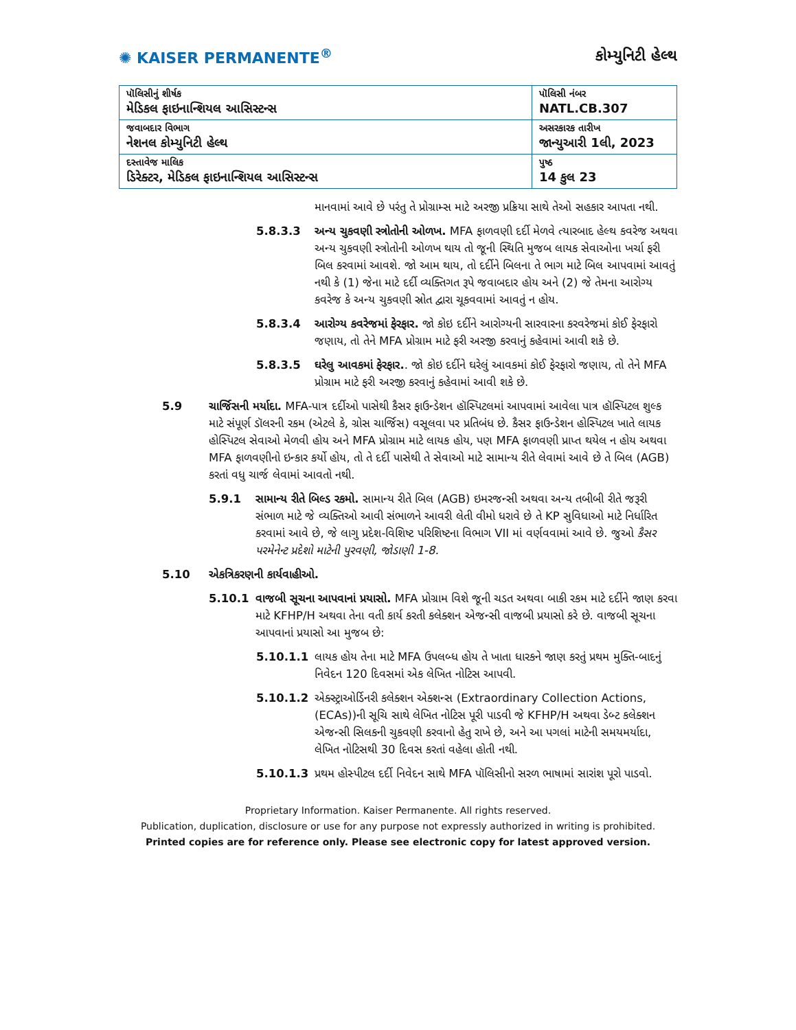✺ KAISER PERMANENTE<sup>®</sup> કોમ્યુનિટી હેલ્થ
| પૉલિસીનું શીર્ષક મેડિકલ ફાઇનાન્શિયલ આસિસ્ટન્સ | પૉલિસી નંબર NATL.CB.307 |
| જવાબદાર વિભાગ નેશનલ કોમ્યુનિટી હેલ્થ | અસરકારક તારીખ જાન્યુઆરી 1લી, 2023 |
| દસ્તાવેજ માલિક ડિરેક્ટર, મેડિકલ ફાઇનાન્શિયલ આસિસ્ટન્સ | પુષ્ઠ 14 કુલ 23 |
માનવામાં આવે છે પરંતુ તે પ્રોગ્રામ્સ માટે અરજી પ્રક્રિયા સાથે તેઓ સહકાર આપતા નથી.
5.8.3.3 અન્ય ચુકવણી સ્ત્રોતોની ઓળખ. MFA ફાળવણી દર્દી મેળવે ત્યારબાદ હેલ્થ કવરેજ અથવા અન્ય ચુકવણી સ્ત્રોતોની ઓળખ થાય તો જૂની સ્થિતિ મુજબ લાયક સેવાઓના ખર્ચા ફરી બિલ કરવામાં આવશે. જો આમ થાય, તો દર્દીને બિલના તે ભાગ માટે બિલ આપવામાં આવતું નથી કે (1) જેના માટે દર્દી વ્યક્તિગત રૂપે જવાબદાર હોય અને (2) જે તેમના આરોગ્ય કવરેજ કે અન્ય ચુકવણી સ્રોત દ્વારા ચૂકવવામાં આવતું ન હોય.
5.8.3.4 આરોગ્ય કવરેજમાં ફેરફાર. જો કોઇ દર્દીને આરોગ્યની સારવારના કરવરેજમાં કોઈ ફેરફારો જણાય, તો તેને MFA પ્રોગ્રામ માટે ફરી અરજી કરવાનું કહેવામાં આવી શકે છે.
5.8.3.5 ઘરેલુ આવકમાં ફેરફાર.. જો કોઇ દર્દીને ઘરેલું આવકમાં કોઈ ફેરફારો જણાય, તો તેને MFA પ્રોગ્રામ માટે ફરી અરજી કરવાનું કહેવામાં આવી શકે છે.
5.9 ચાર્જિસની મર્યાદા. MFA-પાત્ર દર્દીઓ પાસેથી કૈસર ફાઉન્ડેશન હૉસ્પિટલમાં આપવામાં આવેલા પાત્ર હૉસ્પિટલ શુલ્ક માટે સંપૂર્ણ ડૉલરની રકમ (એટલે કે, ગ્રોસ ચાર્જિસ) વસૂલવા પર પ્રતિબંધ છે. કૈસર ફાઉન્ડેશન હોસ્પિટલ ખાતે લાયક હોસ્પિટલ સેવાઓ મેળવી હોય અને MFA પ્રોગ્રામ માટે લાયક હોય, પણ MFA ફાળવણી પ્રાપ્ત થયેલ ન હોય અથવા MFA ફાળવણીનો ઇન્કાર કર્યો હોય, તો તે દર્દી પાસેથી તે સેવાઓ માટે સામાન્ય રીતે લેવામાં આવે છે તે બિલ (AGB) કરતાં વધુ ચાર્જ લેવામાં આવતો નથી.
5.9.1 સામાન્ય રીતે બિલ્ડ રકમો. સામાન્ય રીતે બિલ (AGB) ઇમરજન્સી અથવા અન્ય તબીબી રીતે જરૂરી સંભાળ માટે જે વ્યક્તિઓ આવી સંભાળને આવરી લેતી વીમો ધરાવે છે તે KP સુવિધાઓ માટે નિર્ધારિત કરવામાં આવે છે, જે લાગુ પ્રદેશ-વિશિષ્ટ પરિશિષ્ટના વિભાગ VII માં વર્ણવવામાં આવે છે. જુઓ કૈસર પરમેનેન્ટ પ્રદેશો માટેની પુરવણી, જોડાણી 1-8.
5.10 એકત્રિકરણની કાર્યવાહીઓ.
5.10.1 વાજબી સૂચના આપવાનાં પ્રયાસો. MFA પ્રોગ્રામ વિશે જૂની ચડત અથવા બાકી રકમ માટે દર્દીને જાણ કરવા માટે KFHP/H અથવા તેના વતી કાર્ય કરતી કલેક્શન એજન્સી વાજબી પ્રયાસો કરે છે. વાજબી સૂચના આપવાનાં પ્રયાસો આ મુજબ છે:
5.10.1.1 લાયક હોય તેના માટે MFA ઉપલબ્ધ હોય તે ખાતા ધારકને જાણ કરતું પ્રથમ મુક્તિ-બાદનું નિવેદન 120 દિવસમાં એક લેખિત નોટિસ આપવી.
5.10.1.2 એક્સ્ટ્રાઓર્ડિનરી કલેક્શન એક્શન્સ (Extraordinary Collection Actions, (ECAs))ની સૂચિ સાથે લેખિત નોટિસ પૂરી પાડવી જે KFHP/H અથવા ડેબ્ટ કલેક્શન એજન્સી સિલકની ચુકવણી કરવાનો હેતુ રાખે છે, અને આ પગલાં માટેની સમયમર્યાદા, લેખિત નોટિસથી 30 દિવસ કરતાં વહેલા હોતી નથી.
5.10.1.3 પ્રથમ હોસ્પીટલ દર્દી નિવેદન સાથે MFA પૉલિસીનો સરળ ભાષામાં સારાંશ પૂરો પાડવો.
Proprietary Information. Kaiser Permanente. All rights reserved.
Publication, duplication, disclosure or use for any purpose not expressly authorized in writing is prohibited.
Printed copies are for reference only. Please see electronic copy for latest approved version.